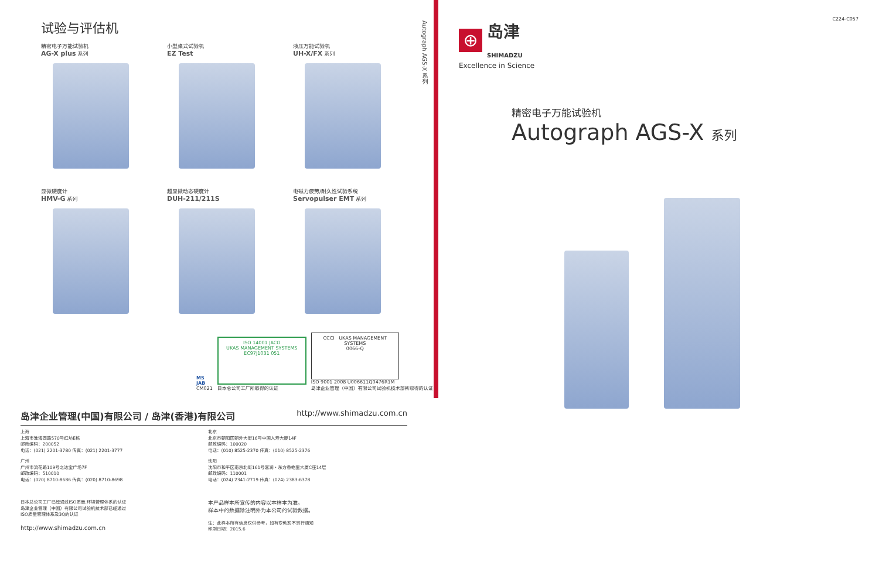试验与评估机
精密电子万能试验机
AG-X plus 系列
小型桌式试验机
EZ Test
液压万能试验机
UH-X/FX 系列
显微硬度计
HMV-G 系列
超显微动态硬度计
DUH-211/211S
电磁力疲劳/耐久性试验系统
Servopulser EMT 系列
MS
JAB
CM021
ISO 14001 JACO
UKAS MANAGEMENT SYSTEMS
EC97J1031 051
日本总公司工厂所取得的认证
CCCI UKAS MANAGEMENT SYSTEMS
0066-Q
ISO 9001 2008 U006611Q0476R1M
岛津企业管理（中国）有限公司试验机技术部所取得的认证
岛津企业管理(中国)有限公司 / 岛津(香港)有限公司 http://www.shimadzu.com.cn
上海
上海市淮海西路570号红坊E栋
邮政编码：200052
电话：(021) 2201-3780 传真：(021) 2201-3777
北京
北京市朝阳区朝外大街16号中国人寿大厦14F
邮政编码：100020
电话：(010) 8525-2370 传真：(010) 8525-2376
广州
广州市流花路109号之达宝广场7F
邮政编码：510010
电话：(020) 8710-8686 传真：(020) 8710-8698
沈阳
沈阳市和平区南京北街161号嘉润・东方香榭里大厦C座14层
邮政编码：110001
电话：(024) 2341-2719 传真：(024) 2383-6378
日本总公司工厂已经通过ISO质量.环境管理体系的认证
岛津企业管理（中国）有限公司试验机技术部已经通过
ISO质量管理体系及3Q的认证
http://www.shimadzu.com.cn
本产品样本所宣传的内容以本样本为准。
样本中的数据除注明外为本公司的试验数据。
注：此样本所有信息仅供参考，如有变动恕不另行通知
印刷日期：2015.6
Autograph AGS-X 系列
C224-C057
⊕
岛津
SHIMADZU
Excellence in Science
精密电子万能试验机
Autograph AGS-X 系列